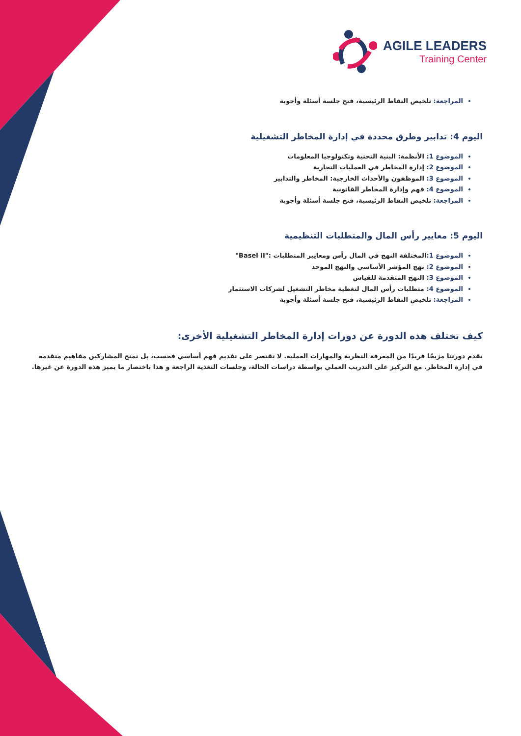AGILE LEADERS
Training Center
المراجعة: تلخيص النقاط الرئيسية، فتح جلسة أسئلة وأجوبة
اليوم 4: تدابير وطرق محددة في إدارة المخاطر التشغيلية
الموضوع 1: الأنظمة: البنية التحتية وتكنولوجيا المعلومات
الموضوع 2: إدارة المخاطر في العمليات التجارية
الموضوع 3: الموظفون والأحداث الخارجية: المخاطر والتدابير
الموضوع 4: فهم وإدارة المخاطر القانونية
المراجعة: تلخيص النقاط الرئيسية، فتح جلسة أسئلة وأجوبة
اليوم 5: معايير رأس المال والمتطلبات التنظيمية
الموضوع 1: المختلفة النهج في المال رأس ومعايير المتطلبات :"Basel II"
الموضوع 2: نهج المؤشر الأساسي والنهج الموحد
الموضوع 3: النهج المتقدمة للقياس
الموضوع 4: متطلبات رأس المال لتغطية مخاطر التشغيل لشركات الاستثمار
المراجعة: تلخيص النقاط الرئيسية، فتح جلسة أسئلة وأجوبة
كيف تختلف هذه الدورة عن دورات إدارة المخاطر التشغيلية الأخرى:
تقدم دورتنا مزيجًا فريدًا من المعرفة النظرية والمهارات العملية. لا تقتصر على تقديم فهم أساسي فحسب، بل تمنح المشاركين مفاهيم متقدمة في إدارة المخاطر. مع التركيز على التدريب العملي بواسطة دراسات الحالة، وجلسات التغذية الراجعة و هذا باختصار ما يميز هذه الدورة عن غيرها.